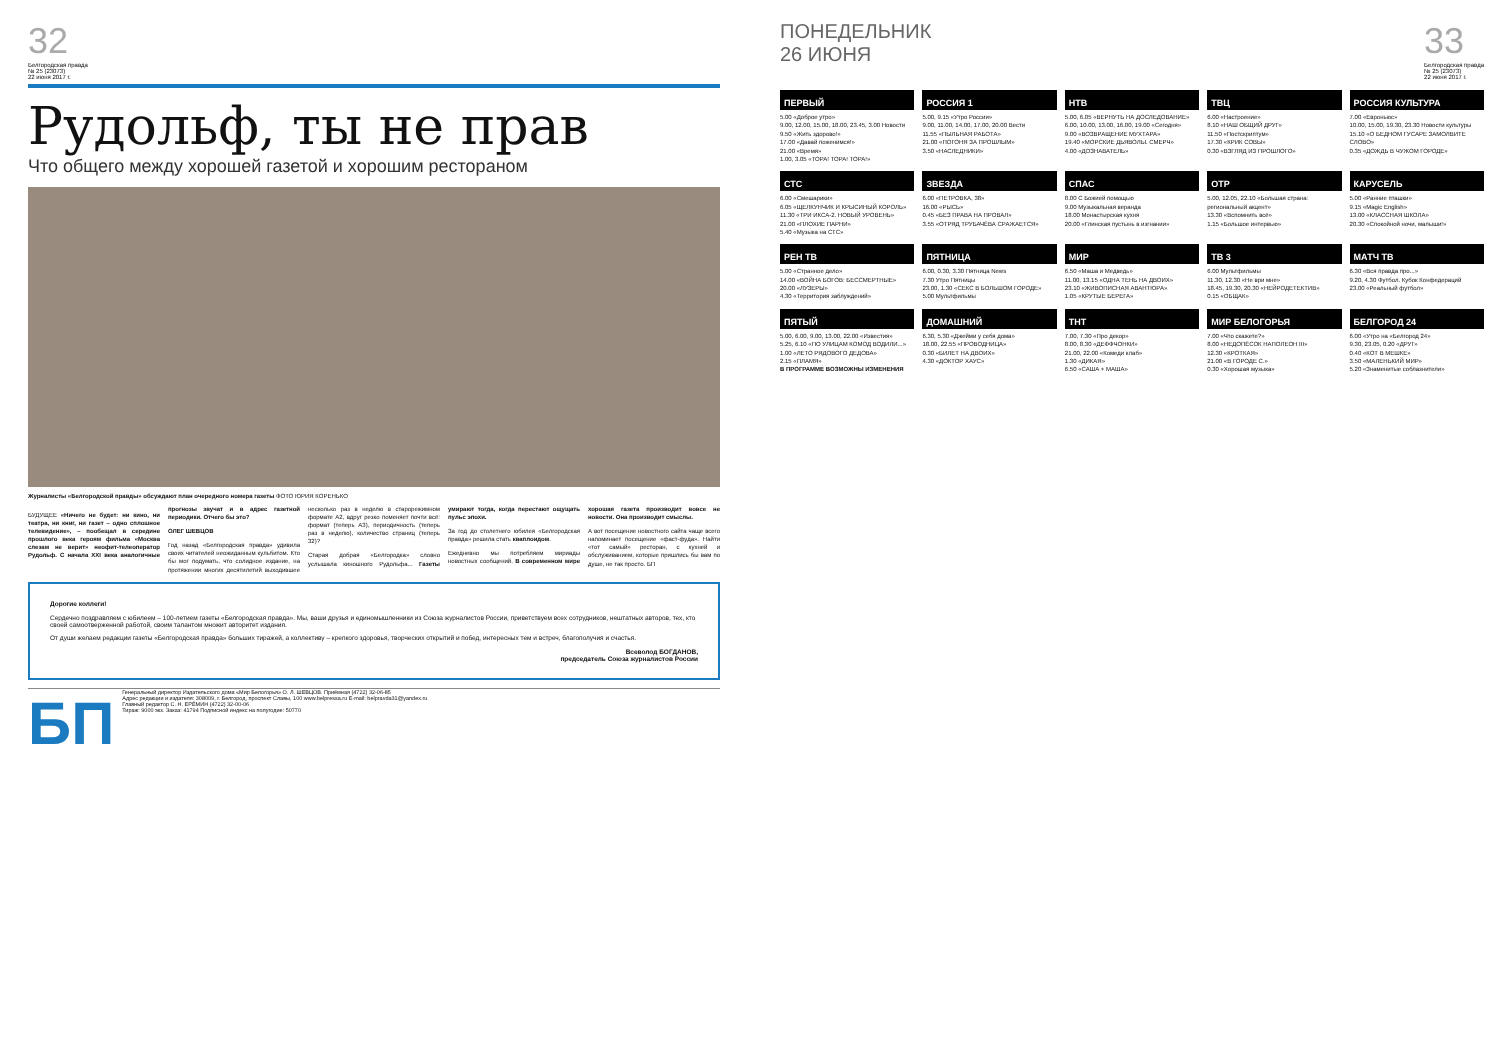32
Белгородская правда
№ 25 (23073)
22 июня 2017 г.
Рудольф, ты не прав
Что общего между хорошей газетой и хорошим рестораном
Журналисты «Белгородской правды» обсуждают план очередного номера газеты ФОТО ЮРИЯ КОРЕНЬКО
БУДУЩЕЕ «Ничего не будет: ни кино, ни театра, ни книг, ни газет – одно сплошное телевидение», – пообещал в середине прошлого века героям фильма «Москва слезам не верит» неофит-телеоператор Рудольф. С начала XXI века аналогичные прогнозы звучат и в адрес газетной периодики. Отчего бы это?
ОЛЕГ ШЕВЦОВ
Год назад «Белгородская правда» удивила своих читателей неожиданным кульбитом. Кто бы мог подумать, что солидное издание, на протяжении многих десятилетий выходившее несколько раз в неделю в старорежимном формате А2, вдруг резко поменяет почти всё: формат (теперь А3), периодичность (теперь раз в неделю), количество страниц (теперь 32)?
Старая добрая «Белгородка» словно услышала киношного Рудольфа... Газеты умирают тогда, когда перестают ощущать пульс эпохи.
За год до столетнего юбилея «Белгородская правда» решила стать кваплоидом.
Ежедневно мы потребляем мириады новостных сообщений. В современном мире хорошая газета производит вовсе не новости. Она производит смыслы.
А вот посещение новостного сайта чаще всего напоминает посещение «фаст-фуда». Найти «тот самый» ресторан, с кухней и обслуживанием, которые пришлись бы вам по душе, не так просто. БП
Дорогие коллеги!
Сердечно поздравляем с юбилеем – 100-летием газеты «Белгородская правда». Мы, ваши друзья и единомышленники из Союза журналистов России, приветствуем всех сотрудников, нештатных авторов, тех, кто своей самоотверженной работой, своим талантом множит авторитет издания.
От души желаем редакции газеты «Белгородская правда» больших тиражей, а коллективу – крепкого здоровья, творческих открытий и побед, интересных тем и встреч, благополучия и счастья.
Всеволод БОГДАНОВ,
председатель Союза журналистов России
БП
Генеральный директор Издательского дома «Мир Белогорья» О. Л. ШЕВЦОВ. Приёмная (4722) 32-06-85
Адрес редакции и издателя: 308009, г. Белгород, проспект Славы, 100 www.belpressa.ru E-mail: belpravda31@yandex.ru
Главный редактор С. Н. ЕРЁМИН (4722) 32-00-06
Тираж: 9000 экз. Заказ: 41794 Подписной индекс на полугодие: 50770
ПОНЕДЕЛЬНИК
26 ИЮНЯ
33
Белгородская правда
№ 25 (23073)
22 июня 2017 г.
ПЕРВЫЙ
5.00 «Доброе утро»
9.00, 12.00, 15.00, 18.00, 23.45, 3.00 Новости
9.50 «Жить здорово!»
17.00 «Давай поженимся!»
21.00 «Время»
1.00, 3.05 «ТОРА! ТОРА! ТОРА!»
РОССИЯ 1
5.00, 9.15 «Утро России»
9.00, 11.00, 14.00, 17.00, 20.00 Вести
11.55 «ПЫЛЬНАЯ РАБОТА»
21.00 «ПОГОНЯ ЗА ПРОШЛЫМ»
3.50 «НАСЛЕДНИКИ»
НТВ
5.00, 6.05 «ВЕРНУТЬ НА ДОСЛЕДОВАНИЕ»
6.00, 10.00, 13.00, 16.00, 19.00 «Сегодня»
9.00 «ВОЗВРАЩЕНИЕ МУХТАРА»
19.40 «МОРСКИЕ ДЬЯВОЛЫ. СМЕРЧ»
4.00 «ДОЗНАВАТЕЛЬ»
ТВЦ
6.00 «Настроение»
8.10 «НАШ ОБЩИЙ ДРУГ»
11.50 «Постскриптум»
17.30 «КРИК СОВЫ»
0.30 «ВЗГЛЯД ИЗ ПРОШЛОГО»
РОССИЯ КУЛЬТУРА
7.00 «Евроньюс»
10.00, 15.00, 19.30, 23.30 Новости культуры
15.10 «О БЕДНОМ ГУСАРЕ ЗАМОЛВИТЕ СЛОВО»
0.35 «ДОЖДЬ В ЧУЖОМ ГОРОДЕ»
СТС
6.00 «Смешарики»
6.05 «ЩЕЛКУНЧИК И КРЫСИНЫЙ КОРОЛЬ»
11.30 «ТРИ ИКСА-2. НОВЫЙ УРОВЕНЬ»
21.00 «ПЛОХИЕ ПАРНИ»
5.40 «Музыка на СТС»
ЗВЕЗДА
6.00 «ПЕТРОВКА, 38»
16.00 «РЫСЬ»
0.45 «БЕЗ ПРАВА НА ПРОВАЛ»
3.55 «ОТРЯД ТРУБАЧЁВА СРАЖАЕТСЯ»
СПАС
8.00 С Божией помощью
9.00 Музыкальная веранда
18.00 Монастырская кухня
20.00 «Глинская пустынь в изгнании»
ОТР
5.00, 12.05, 22.10 «Большая страна: региональный акцент»
13.30 «Вспомнить всё»
1.15 «Большое интервью»
КАРУСЕЛЬ
5.00 «Ранние пташки»
9.15 «Magic English»
13.00 «КЛАССНАЯ ШКОЛА»
20.30 «Спокойной ночи, малыши!»
РЕН ТВ
5.00 «Странное дело»
14.00 «ВОЙНА БОГОВ: БЕССМЕРТНЫЕ»
20.00 «ЛУЗЕРЫ»
4.30 «Территория заблуждений»
ПЯТНИЦА
6.00, 0.30, 3.30 Пятница News
7.30 Утро Пятницы
23.00, 1.30 «СЕКС В БОЛЬШОМ ГОРОДЕ»
5.00 Мультфильмы
МИР
6.50 «Маша и Медведь»
11.00, 13.15 «ОДНА ТЕНЬ НА ДВОИХ»
23.10 «ЖИВОПИСНАЯ АВАНТЮРА»
1.05 «КРУТЫЕ БЕРЕГА»
ТВ 3
6.00 Мультфильмы
11.30, 12.30 «Не ври мне»
18.45, 19.30, 20.30 «НЕЙРОДЕТЕКТИВ»
0.15 «ОБЩАК»
МАТЧ ТВ
6.30 «Вся правда про...»
9.20, 4.30 Футбол. Кубок Конфедераций
23.00 «Реальный футбол»
ПЯТЫЙ
5.00, 6.00, 9.00, 13.00, 22.00 «Известия»
5.25, 6.10 «ПО УЛИЦАМ КОМОД ВОДИЛИ...»
1.00 «ЛЕТО РЯДОВОГО ДЕДОВА»
2.15 «ПЛАМЯ»
В ПРОГРАММЕ ВОЗМОЖНЫ ИЗМЕНЕНИЯ
ДОМАШНИЙ
6.30, 5.30 «Джейми у себя дома»
18.00, 22.55 «ПРОВОДНИЦА»
0.30 «БИЛЕТ НА ДВОИХ»
4.30 «ДОКТОР ХАУС»
ТНТ
7.00, 7.30 «Про декор»
8.00, 8.30 «ДЕФФЧОНКИ»
21.00, 22.00 «Комеди клаб»
1.30 «ДИКАЯ»
6.50 «САША + МАША»
МИР БЕЛОГОРЬЯ
7.00 «Что скажете?»
8.00 «НЕДОПЁСОК НАПОЛЕОН III»
12.30 «КРОТКАЯ»
21.00 «В ГОРОДЕ С.»
0.30 «Хорошая музыка»
БЕЛГОРОД 24
6.00 «Утро на «Белгород 24»
9.30, 23.05, 0.20 «ДРУГ»
0.40 «КОТ В МЕШКЕ»
3.50 «МАЛЕНЬКИЙ МИР»
5.20 «Знаменитые соблазнители»